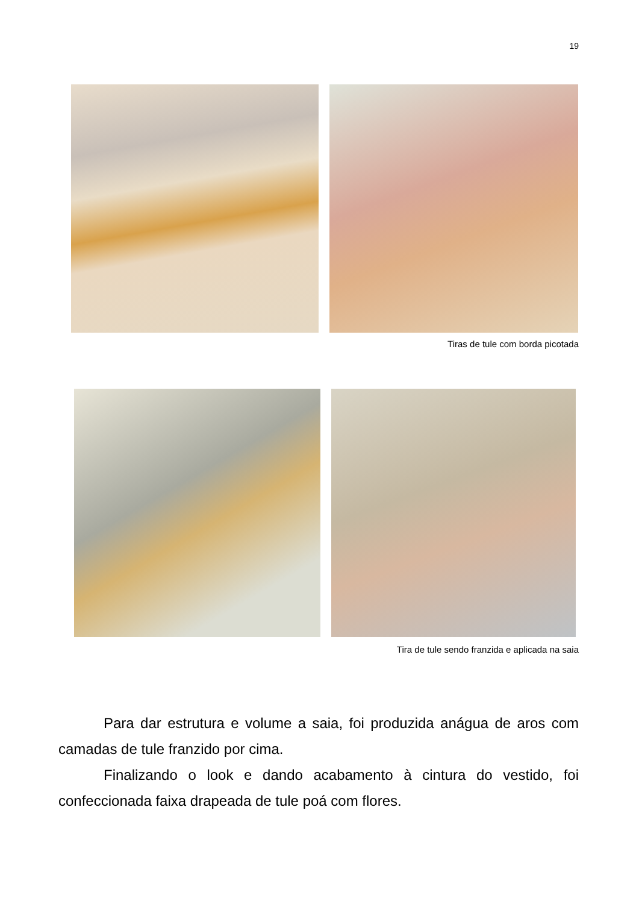19
Tiras de tule com borda picotada
Tira de tule sendo franzida e aplicada na saia
Para dar estrutura e volume a saia, foi produzida anágua de aros com camadas de tule franzido por cima.
Finalizando o look e dando acabamento à cintura do vestido, foi confeccionada faixa drapeada de tule poá com flores.